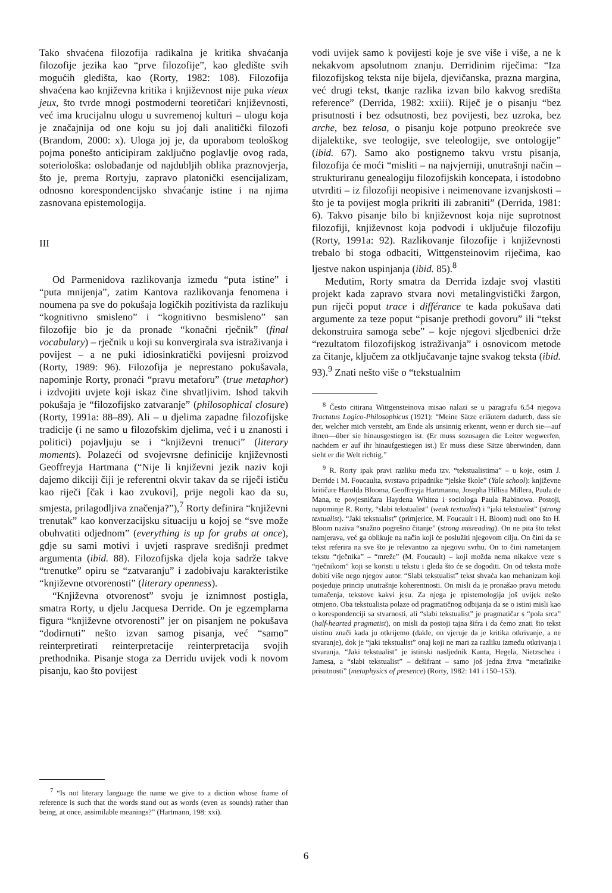Tako shvaćena filozofija radikalna je kritika shvaćanja filozofije jezika kao “prve filozofije”, kao gledište svih mogućih gledišta, kao (Rorty, 1982: 108). Filozofija shvaćena kao književna kritika i književnost nije puka vieux jeux, što tvrde mnogi postmoderni teoretičari književnosti, već ima krucijalnu ulogu u suvremenoj kulturi – ulogu koja je značajnija od one koju su joj dali analitički filozofi (Brandom, 2000: x). Uloga joj je, da uporabom teološkog pojma ponešto anticipiram zaključno poglavlje ovog rada, soteriološka: oslobađanje od najdubljih oblika praznovjerja, što je, prema Rortyju, zapravo platonički esencijalizam, odnosno korespondencijsko shvaćanje istine i na njima zasnovana epistemologija.
III
Od Parmenidova razlikovanja između “puta istine” i “puta mnijenja”, zatim Kantova razlikovanja fenomena i noumena pa sve do pokušaja logičkih pozitivista da razlikuju “kognitivno smisleno” i “kognitivno besmisleno” san filozofije bio je da pronađe “konačni rječnik” (final vocabulary) – rječnik u koji su konvergirala sva istraživanja i povijest – a ne puki idiosinkratički povijesni proizvod (Rorty, 1989: 96). Filozofija je neprestano pokušavala, napominje Rorty, pronaći “pravu metaforu” (true metaphor) i izdvojiti uvjete koji iskaz čine shvatljivim. Ishod takvih pokušaja je “filozofijsko zatvaranje” (philosophical closure) (Rorty, 1991a: 88–89). Ali – u djelima zapadne filozofijske tradicije (i ne samo u filozofskim djelima, već i u znanosti i politici) pojavljuju se i “književni trenuci” (literary moments). Polazeći od svojevrsne definicije književnosti Geoffreyja Hartmana (“Nije li književni jezik naziv koji dajemo dikciji čiji je referentni okvir takav da se riječi ističu kao riječi [čak i kao zvukovi], prije negoli kao da su, smjesta, prilagodljiva značenja?”),<sup>7</sup> Rorty definira “književni trenutak” kao konverzacijsku situaciju u kojoj se “sve može obuhvatiti odjednom” (everything is up for grabs at once), gdje su sami motivi i uvjeti rasprave središnji predmet argumenta (ibid. 88). Filozofijska djela koja sadrže takve “trenutke” opiru se “zatvaranju” i zadobivaju karakteristike “književne otvorenosti” (literary openness).
“Književna otvorenost” svoju je iznimnost postigla, smatra Rorty, u djelu Jacquesa Derride. On je egzemplarna figura “književne otvorenosti” jer on pisanjem ne pokušava “dodirnuti” nešto izvan samog pisanja, već “samo” reinterpretirati reinterpretacije reinterpretacija svojih prethodnika. Pisanje stoga za Derridu uvijek vodi k novom pisanju, kao što povijest
<sup>7</sup> “Is not literary language the name we give to a diction whose frame of reference is such that the words stand out as words (even as sounds) rather than being, at once, assimilable meanings?” (Hartmann, 198: xxi).
vodi uvijek samo k povijesti koje je sve više i više, a ne k nekakvom apsolutnom znanju. Derridinim riječima: “Iza filozofijskog teksta nije bijela, djevičanska, prazna margina, već drugi tekst, tkanje razlika izvan bilo kakvog središta reference” (Derrida, 1982: xxiii). Riječ je o pisanju “bez prisutnosti i bez odsutnosti, bez povijesti, bez uzroka, bez arche, bez telosa, o pisanju koje potpuno preokreće sve dijalektike, sve teologije, sve teleologije, sve ontologije” (ibid. 67). Samo ako postignemo takvu vrstu pisanja, filozofija će moći “misliti – na najvjerniji, unutrašnji način – strukturiranu genealogiju filozofijskih koncepata, i istodobno utvrditi – iz filozofiji neopisive i neimenovane izvanjskosti – što je ta povijest mogla prikriti ili zabraniti” (Derrida, 1981: 6). Takvo pisanje bilo bi književnost koja nije suprotnost filozofiji, književnost koja podvodi i uključuje filozofiju (Rorty, 1991a: 92). Razlikovanje filozofije i književnosti trebalo bi stoga odbaciti, Wittgensteinovim riječima, kao ljestve nakon uspinjanja (ibid. 85).<sup>8</sup>
Međutim, Rorty smatra da Derrida izdaje svoj vlastiti projekt kada zapravo stvara novi metalingvistički žargon, pun riječi poput trace i différance te kada pokušava dati argumente za teze poput “pisanje prethodi govoru” ili “tekst dekonstruira samoga sebe” – koje njegovi sljedbenici drže “rezultatom filozofijskog istraživanja” i osnovicom metode za čitanje, ključem za otključavanje tajne svakog teksta (ibid. 93).<sup>9</sup> Znati nešto više o “tekstualnim
<sup>8</sup> Često citirana Wittgensteinova misao nalazi se u paragrafu 6.54 njegova Tractatus Logico-Philosophicus (1921): “Meine Sätze erläutern dadurch, dass sie der, welcher mich versteht, am Ende als unsinnig erkennt, wenn er durch sie—auf ihnen—über sie hinausgestiegen ist. (Er muss sozusagen die Leiter wegwerfen, nachdem er auf ihr hinaufgestiegen ist.) Er muss diese Sätze überwinden, dann sieht er die Welt richtig.”
<sup>9</sup> R. Rorty ipak pravi razliku među tzv. “tekstualistima” – u koje, osim J. Derride i M. Foucaulta, svrstava pripadnike “jelske škole” (Yale school): književne kritičare Harolda Blooma, Geoffreyja Hartmanna, Josepha Hillisa Millera, Paula de Mana, te povjesničara Haydena Whitea i sociologa Paula Rabinowa. Postoji, napominje R. Rorty, “slabi tekstualist” (weak textualist) i “jaki tekstualist” (strong textualist). “Jaki tekstualist” (primjerice, M. Foucault i H. Bloom) nudi ono što H. Bloom naziva “snažno pogrešno čitanje” (strong misreading). On ne pita što tekst namjerava, već ga oblikuje na način koji će poslužiti njegovom cilju. On čini da se tekst referira na sve što je relevantno za njegovu svrhu. On to čini nametanjem tekstu “rječnika” – “mreže” (M. Foucault) – koji možda nema nikakve veze s “rječnikom” koji se koristi u tekstu i gleda što će se dogoditi. On od teksta može dobiti više nego njegov autor. “Slabi tekstualist” tekst shvaća kao mehanizam koji posjeduje princip unutrašnje koherentnosti. On misli da je pronašao pravu metodu tumačenja, tekstove kakvi jesu. Za njega je epistemologija još uvijek nešto otmjeno. Oba tekstualista polaze od pragmatičnog odbijanja da se o istini misli kao o korespondenciji sa stvarnosti, ali “slabi tekstualist” je pragmatičar s “pola srca” (half-hearted pragmatist), on misli da postoji tajna šifra i da ćemo znati što tekst uistinu znači kada ju otkrijemo (dakle, on vjeruje da je kritika otkrivanje, a ne stvaranje), dok je “jaki tekstualist” onaj koji ne mari za razliku između otkrivanja i stvaranja. “Jaki tekstualist” je istinski nasljednik Kanta, Hegela, Nietzschea i Jamesa, a “slabi tekstualist” – dešifrant – samo još jedna žrtva “metafizike prisutnosti” (metaphysics of presence) (Rorty, 1982: 141 i 150–153).
6